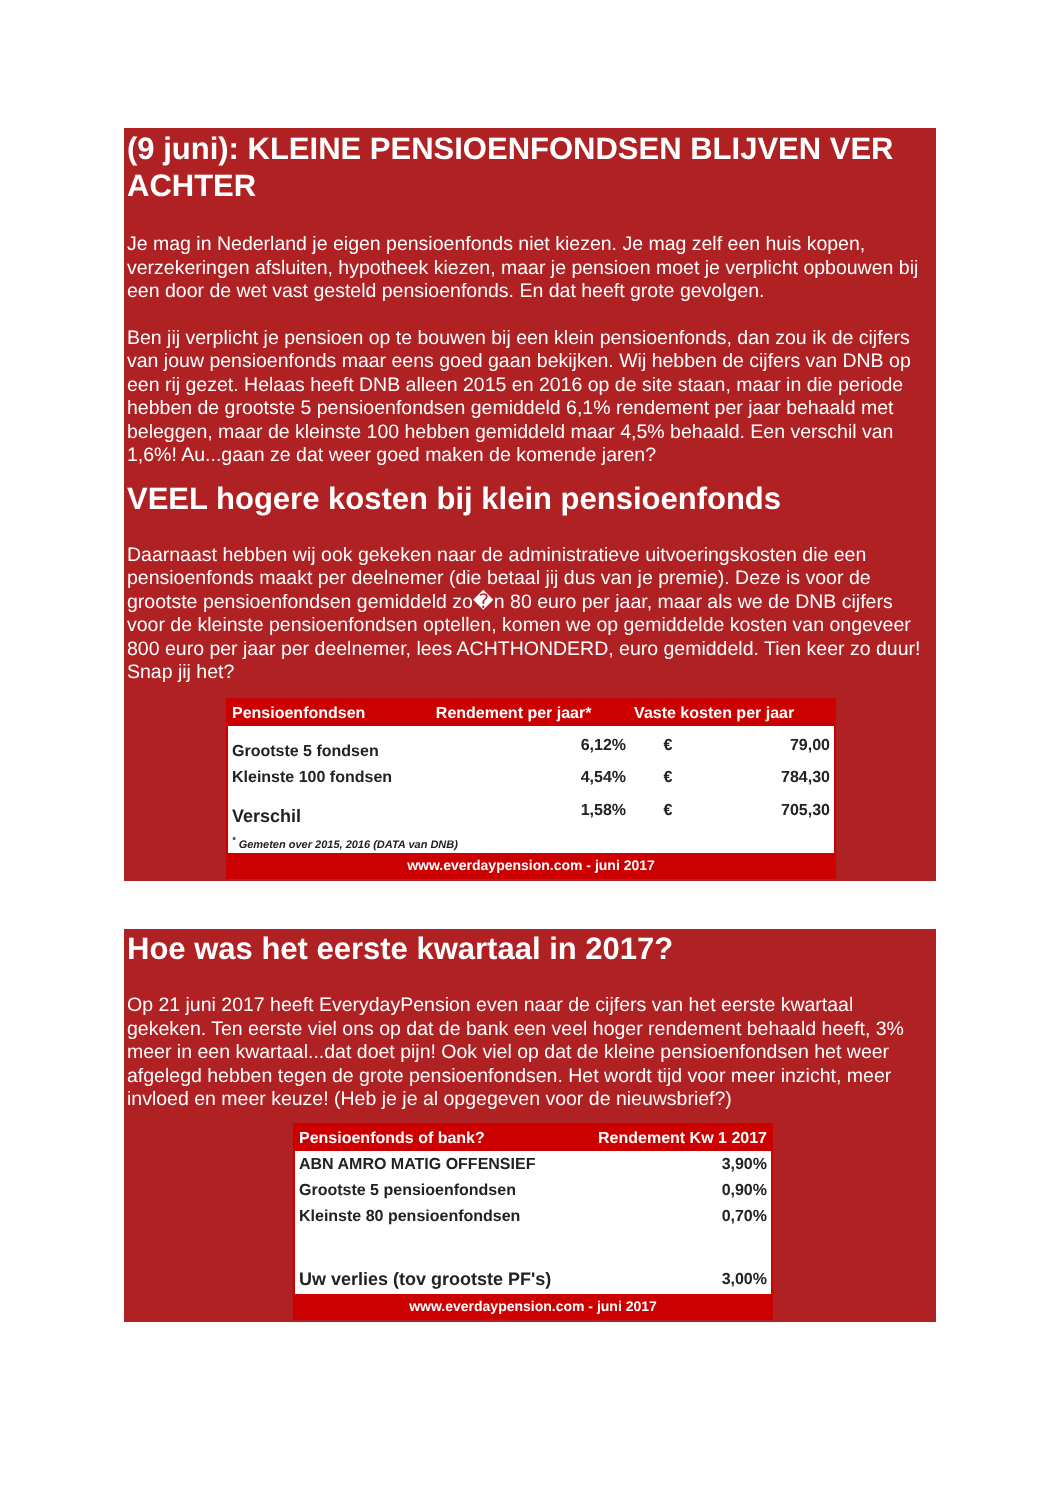(9 juni): KLEINE PENSIOENFONDSEN BLIJVEN VER ACHTER
Je mag in Nederland je eigen pensioenfonds niet kiezen. Je mag zelf een huis kopen, verzekeringen afsluiten, hypotheek kiezen, maar je pensioen moet je verplicht opbouwen bij een door de wet vast gesteld pensioenfonds. En dat heeft grote gevolgen.
Ben jij verplicht je pensioen op te bouwen bij een klein pensioenfonds, dan zou ik de cijfers van jouw pensioenfonds maar eens goed gaan bekijken. Wij hebben de cijfers van DNB op een rij gezet. Helaas heeft DNB alleen 2015 en 2016 op de site staan, maar in die periode hebben de grootste 5 pensioenfondsen gemiddeld 6,1% rendement per jaar behaald met beleggen, maar de kleinste 100 hebben gemiddeld maar 4,5% behaald. Een verschil van 1,6%! Au...gaan ze dat weer goed maken de komende jaren?
VEEL hogere kosten bij klein pensioenfonds
Daarnaast hebben wij ook gekeken naar de administratieve uitvoeringskosten die een pensioenfonds maakt per deelnemer (die betaal jij dus van je premie). Deze is voor de grootste pensioenfondsen gemiddeld zo�n 80 euro per jaar, maar als we de DNB cijfers voor de kleinste pensioenfondsen optellen, komen we op gemiddelde kosten van ongeveer 800 euro per jaar per deelnemer, lees ACHTHONDERD, euro gemiddeld. Tien keer zo duur! Snap jij het?
| Pensioenfondsen | Rendement per jaar* | Vaste kosten per jaar | |
| --- | --- | --- | --- |
| Grootste 5 fondsen | 6,12% | € | 79,00 |
| Kleinste 100 fondsen | 4,54% | € | 784,30 |
| Verschil | 1,58% | € | 705,30 |
| <sup>*</sup> Gemeten over 2015, 2016 (DATA van DNB) | | | |
| www.everdaypension.com - juni 2017 | | | |
Hoe was het eerste kwartaal in 2017?
Op 21 juni 2017 heeft EverydayPension even naar de cijfers van het eerste kwartaal gekeken. Ten eerste viel ons op dat de bank een veel hoger rendement behaald heeft, 3% meer in een kwartaal...dat doet pijn! Ook viel op dat de kleine pensioenfondsen het weer afgelegd hebben tegen de grote pensioenfondsen. Het wordt tijd voor meer inzicht, meer invloed en meer keuze! (Heb je je al opgegeven voor de nieuwsbrief?)
| Pensioenfonds of bank? | Rendement Kw 1 2017 |
| --- | --- |
| ABN AMRO MATIG OFFENSIEF | 3,90% |
| Grootste 5 pensioenfondsen | 0,90% |
| Kleinste 80 pensioenfondsen | 0,70% |
| Uw verlies (tov grootste PF's) | 3,00% |
| www.everdaypension.com - juni 2017 | |